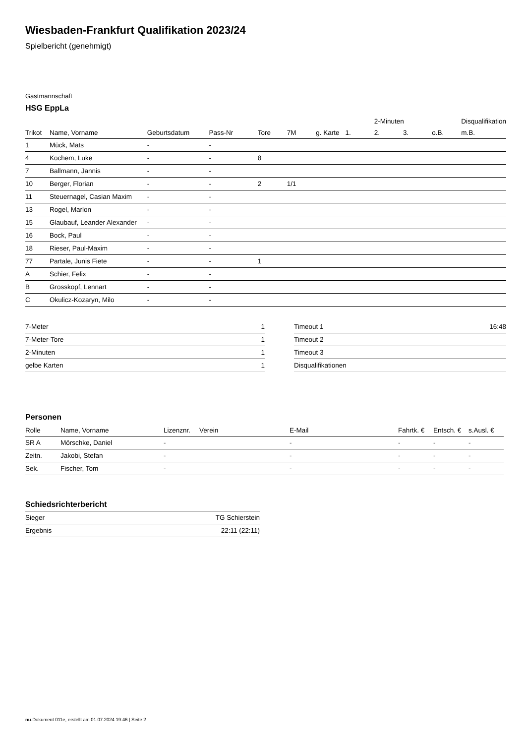Wiesbaden-Frankfurt Qualifikation 2023/24
Spielbericht (genehmigt)
Gastmannschaft
HSG EppLa
| | | | | | | | | 2-Minuten | | | Disqualifikation |
| --- | --- | --- | --- | --- | --- | --- | --- | --- | --- | --- | --- |
| Trikot | Name, Vorname | Geburtsdatum | Pass-Nr | Tore | 7M | g. Karte | 1. | 2. | 3. | o.B. | m.B. |
| 1 | Mück, Mats | - | - | | | | | | | | |
| 4 | Kochem, Luke | - | - | 8 | | | | | | | |
| 7 | Ballmann, Jannis | - | - | | | | | | | | |
| 10 | Berger, Florian | - | - | 2 | 1/1 | | | | | | |
| 11 | Steuernagel, Casian Maxim | - | - | | | | | | | | |
| 13 | Rogel, Marlon | - | - | | | | | | | | |
| 15 | Glaubauf, Leander Alexander | - | - | | | | | | | | |
| 16 | Bock, Paul | - | - | | | | | | | | |
| 18 | Rieser, Paul-Maxim | - | - | | | | | | | | |
| 77 | Partale, Junis Fiete | - | - | 1 | | | | | | | |
| A | Schier, Felix | - | - | | | | | | | | |
| B | Grosskopf, Lennart | - | - | | | | | | | | |
| C | Okulicz-Kozaryn, Milo | - | - | | | | | | | | |
| 7-Meter | 1 |
| 7-Meter-Tore | 1 |
| 2-Minuten | 1 |
| gelbe Karten | 1 |
| Timeout 1 | 16:48 |
| Timeout 2 | |
| Timeout 3 | |
| Disqualifikationen | |
Personen
| Rolle | Name, Vorname | Lizenznr. | Verein | E-Mail | Fahrtk. € | Entsch. € | s.Ausl. € |
| --- | --- | --- | --- | --- | --- | --- | --- |
| SR A | Mörschke, Daniel | - | | - | - | - | - |
| Zeitn. | Jakobi, Stefan | - | | - | - | - | - |
| Sek. | Fischer, Tom | - | | - | - | - | - |
Schiedsrichterbericht
| Sieger | TG Schierstein |
| Ergebnis | 22:11 (22:11) |
nu.Dokument 011e, erstellt am 01.07.2024 19:46 | Seite 2